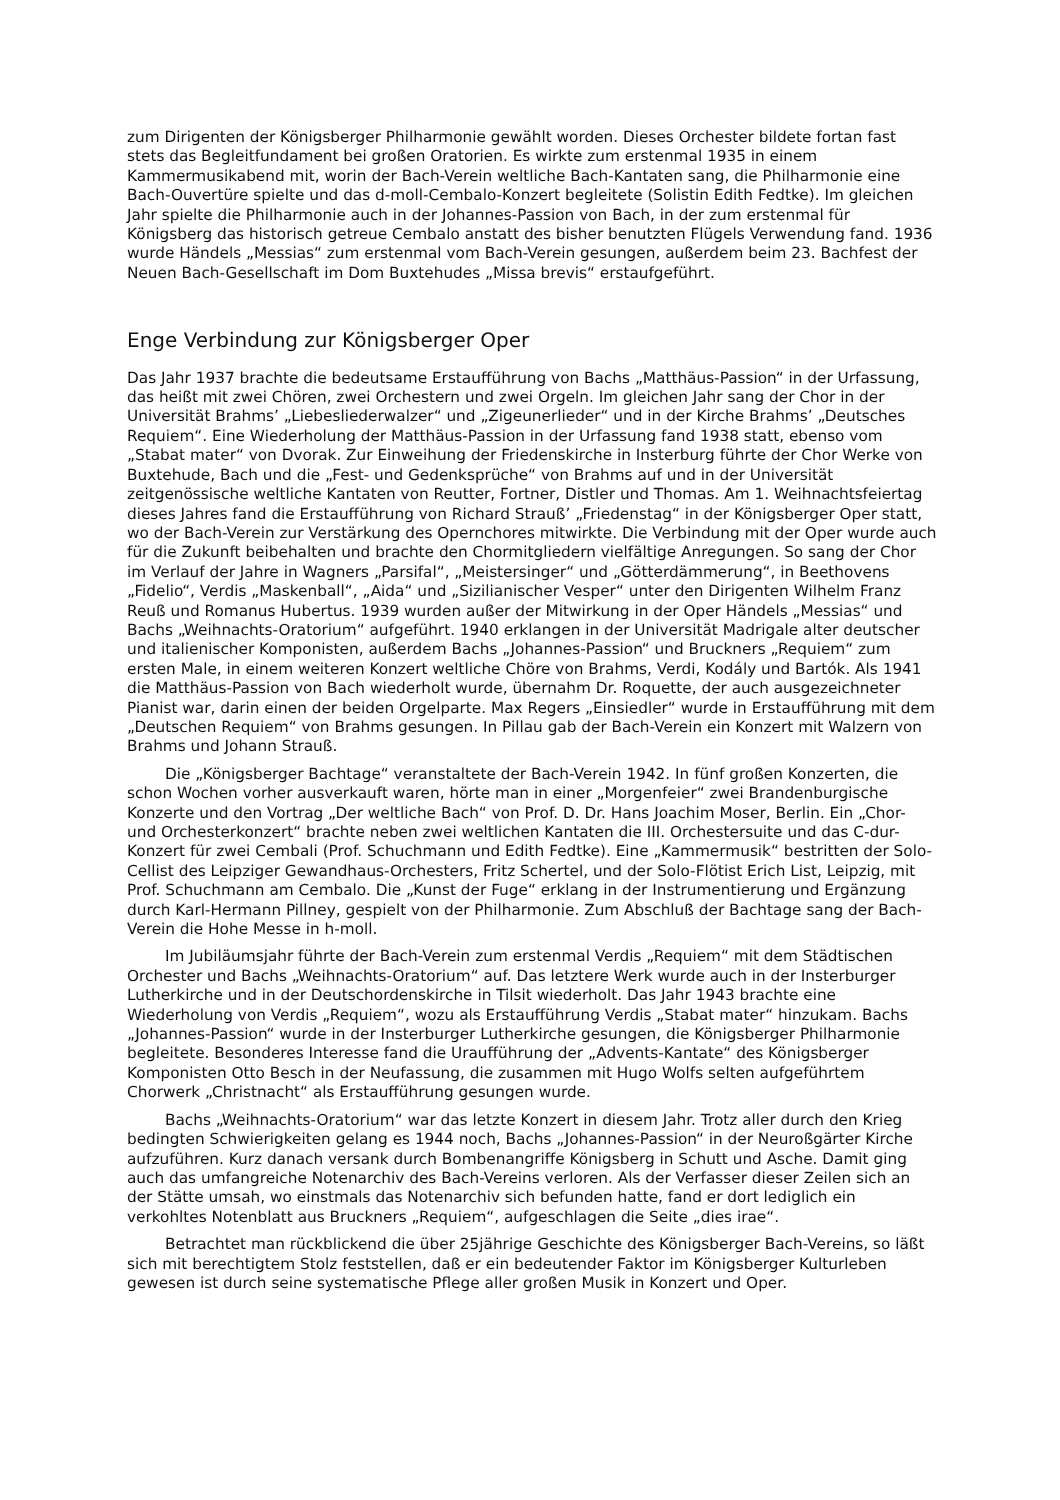zum Dirigenten der Königsberger Philharmonie gewählt worden. Dieses Orchester bildete fortan fast stets das Begleitfundament bei großen Oratorien. Es wirkte zum erstenmal 1935 in einem Kammermusikabend mit, worin der Bach-Verein weltliche Bach-Kantaten sang, die Philharmonie eine Bach-Ouvertüre spielte und das d-moll-Cembalo-Konzert begleitete (Solistin Edith Fedtke). Im gleichen Jahr spielte die Philharmonie auch in der Johannes-Passion von Bach, in der zum erstenmal für Königsberg das historisch getreue Cembalo anstatt des bisher benutzten Flügels Verwendung fand. 1936 wurde Händels „Messias“ zum erstenmal vom Bach-Verein gesungen, außerdem beim 23. Bachfest der Neuen Bach-Gesellschaft im Dom Buxtehudes „Missa brevis“ erstaufgeführt.
Enge Verbindung zur Königsberger Oper
Das Jahr 1937 brachte die bedeutsame Erstaufführung von Bachs „Matthäus-Passion“ in der Urfassung, das heißt mit zwei Chören, zwei Orchestern und zwei Orgeln. Im gleichen Jahr sang der Chor in der Universität Brahms’ „Liebesliederwalzer“ und „Zigeunerlieder“ und in der Kirche Brahms’ „Deutsches Requiem“. Eine Wiederholung der Matthäus-Passion in der Urfassung fand 1938 statt, ebenso vom „Stabat mater“ von Dvorak. Zur Einweihung der Friedenskirche in Insterburg führte der Chor Werke von Buxtehude, Bach und die „Fest- und Gedenksprüche“ von Brahms auf und in der Universität zeitgenössische weltliche Kantaten von Reutter, Fortner, Distler und Thomas. Am 1. Weihnachtsfeiertag dieses Jahres fand die Erstaufführung von Richard Strauß’ „Friedenstag“ in der Königsberger Oper statt, wo der Bach-Verein zur Verstärkung des Opernchores mitwirkte. Die Verbindung mit der Oper wurde auch für die Zukunft beibehalten und brachte den Chormitgliedern vielfältige Anregungen. So sang der Chor im Verlauf der Jahre in Wagners „Parsifal“, „Meistersinger“ und „Götterdämmerung“, in Beethovens „Fidelio“, Verdis „Maskenball“, „Aida“ und „Sizilianischer Vesper“ unter den Dirigenten Wilhelm Franz Reuß und Romanus Hubertus. 1939 wurden außer der Mitwirkung in der Oper Händels „Messias“ und Bachs „Weihnachts-Oratorium“ aufgeführt. 1940 erklangen in der Universität Madrigale alter deutscher und italienischer Komponisten, außerdem Bachs „Johannes-Passion“ und Bruckners „Requiem“ zum ersten Male, in einem weiteren Konzert weltliche Chöre von Brahms, Verdi, Kodály und Bartók. Als 1941 die Matthäus-Passion von Bach wiederholt wurde, übernahm Dr. Roquette, der auch ausgezeichneter Pianist war, darin einen der beiden Orgelparte. Max Regers „Einsiedler“ wurde in Erstaufführung mit dem „Deutschen Requiem“ von Brahms gesungen. In Pillau gab der Bach-Verein ein Konzert mit Walzern von Brahms und Johann Strauß.
Die „Königsberger Bachtage“ veranstaltete der Bach-Verein 1942. In fünf großen Konzerten, die schon Wochen vorher ausverkauft waren, hörte man in einer „Morgenfeier“ zwei Brandenburgische Konzerte und den Vortrag „Der weltliche Bach“ von Prof. D. Dr. Hans Joachim Moser, Berlin. Ein „Chor- und Orchesterkonzert“ brachte neben zwei weltlichen Kantaten die III. Orchestersuite und das C-dur-Konzert für zwei Cembali (Prof. Schuchmann und Edith Fedtke). Eine „Kammermusik“ bestritten der Solo-Cellist des Leipziger Gewandhaus-Orchesters, Fritz Schertel, und der Solo-Flötist Erich List, Leipzig, mit Prof. Schuchmann am Cembalo. Die „Kunst der Fuge“ erklang in der Instrumentierung und Ergänzung durch Karl-Hermann Pillney, gespielt von der Philharmonie. Zum Abschluß der Bachtage sang der Bach-Verein die Hohe Messe in h-moll.
Im Jubiläumsjahr führte der Bach-Verein zum erstenmal Verdis „Requiem“ mit dem Städtischen Orchester und Bachs „Weihnachts-Oratorium“ auf. Das letztere Werk wurde auch in der Insterburger Lutherkirche und in der Deutschordenskirche in Tilsit wiederholt. Das Jahr 1943 brachte eine Wiederholung von Verdis „Requiem“, wozu als Erstaufführung Verdis „Stabat mater“ hinzukam. Bachs „Johannes-Passion“ wurde in der Insterburger Lutherkirche gesungen, die Königsberger Philharmonie begleitete. Besonderes Interesse fand die Uraufführung der „Advents-Kantate“ des Königsberger Komponisten Otto Besch in der Neufassung, die zusammen mit Hugo Wolfs selten aufgeführtem Chorwerk „Christnacht“ als Erstaufführung gesungen wurde.
Bachs „Weihnachts-Oratorium“ war das letzte Konzert in diesem Jahr. Trotz aller durch den Krieg bedingten Schwierigkeiten gelang es 1944 noch, Bachs „Johannes-Passion“ in der Neuroßgärter Kirche aufzuführen. Kurz danach versank durch Bombenangriffe Königsberg in Schutt und Asche. Damit ging auch das umfangreiche Notenarchiv des Bach-Vereins verloren. Als der Verfasser dieser Zeilen sich an der Stätte umsah, wo einstmals das Notenarchiv sich befunden hatte, fand er dort lediglich ein verkohltes Notenblatt aus Bruckners „Requiem“, aufgeschlagen die Seite „dies irae“.
Betrachtet man rückblickend die über 25jährige Geschichte des Königsberger Bach-Vereins, so läßt sich mit berechtigtem Stolz feststellen, daß er ein bedeutender Faktor im Königsberger Kulturleben gewesen ist durch seine systematische Pflege aller großen Musik in Konzert und Oper.